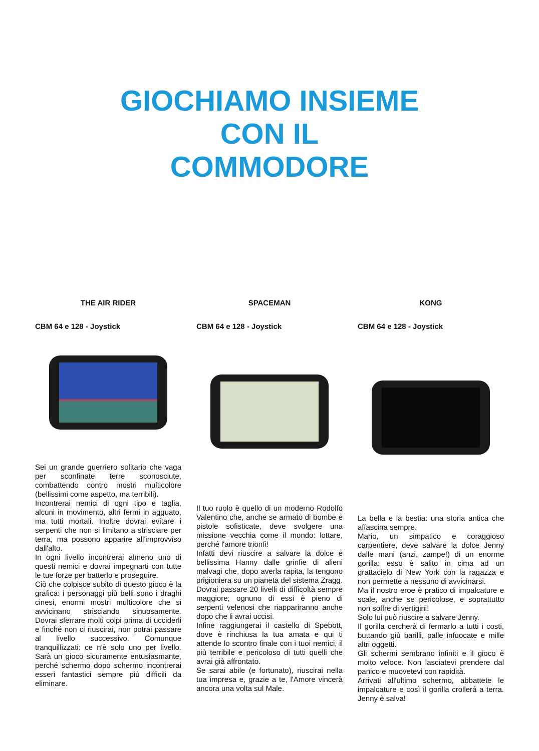GIOCHIAMO INSIEME
CON IL
COMMODORE
THE AIR RIDER
CBM 64 e 128 - Joystick
Sei un grande guerriero solitario che vaga per sconfinate terre sconosciute, combattendo contro mostri multicolore (bellissimi come aspetto, ma terribili).
Incontrerai nemici di ogni tipo e taglia, alcuni in movimento, altri fermi in agguato, ma tutti mortali. Inoltre dovrai evitare i serpenti che non si limitano a strisciare per terra, ma possono apparire all'improvviso dall'alto.
In ogni livello incontrerai almeno uno di questi nemici e dovrai impegnarti con tutte le tue forze per batterlo e proseguire.
Ciò che colpisce subito di questo gioco è la grafica: i personaggi più belli sono i draghi cinesi, enormi mostri multicolore che si avvicinano strisciando sinuosamente. Dovrai sferrare molti colpi prima di ucciderli e finché non ci riuscirai, non potrai passare al livello successivo. Comunque tranquillizzati: ce n'è solo uno per livello. Sarà un gioco sicuramente entusiasmante, perché schermo dopo schermo incontrerai esseri fantastici sempre più difficili da eliminare.
SPACEMAN
CBM 64 e 128 - Joystick
Il tuo ruolo è quello di un moderno Rodolfo Valentino che, anche se armato di bombe e pistole sofisticate, deve svolgere una missione vecchia come il mondo: lottare, perché l'amore trionfi!
Infatti devi riuscire a salvare la dolce e bellissima Hanny dalle grinfie di alieni malvagi che, dopo averla rapita, la tengono prigioniera su un pianeta del sistema Zragg.
Dovrai passare 20 livelli di difficoltà sempre maggiore; ognuno di essi è pieno di serpenti velenosi che riappariranno anche dopo che li avrai uccisi.
Infine raggiungerai il castello di Spebott, dove è rinchiusa la tua amata e qui ti attende lo scontro finale con i tuoi nemici, il più terribile e pericoloso di tutti quelli che avrai già affrontato.
Se sarai abile (e fortunato), riuscirai nella tua impresa e, grazie a te, l'Amore vincerà ancora una volta sul Male.
KONG
CBM 64 e 128 - Joystick
La bella e la bestia: una storia antica che affascina sempre.
Mario, un simpatico e coraggioso carpentiere, deve salvare la dolce Jenny dalle mani (anzi, zampe!) di un enorme gorilla: esso è salito in cima ad un grattacielo di New York con la ragazza e non permette a nessuno di avvicinarsi.
Ma il nostro eroe è pratico di impalcature e scale, anche se pericolose, e soprattutto non soffre di vertigini!
Solo lui può riuscire a salvare Jenny.
Il gorilla cercherà di fermarlo a tutti i costi, buttando giù barilli, palle infuocate e mille altri oggetti.
Gli schermi sembrano infiniti e il gioco è molto veloce. Non lasciatevi prendere dal panico e muovetevi con rapidità.
Arrivati all'ultimo schermo, abbattete le impalcature e così il gorilla crollerá a terra. Jenny è salva!